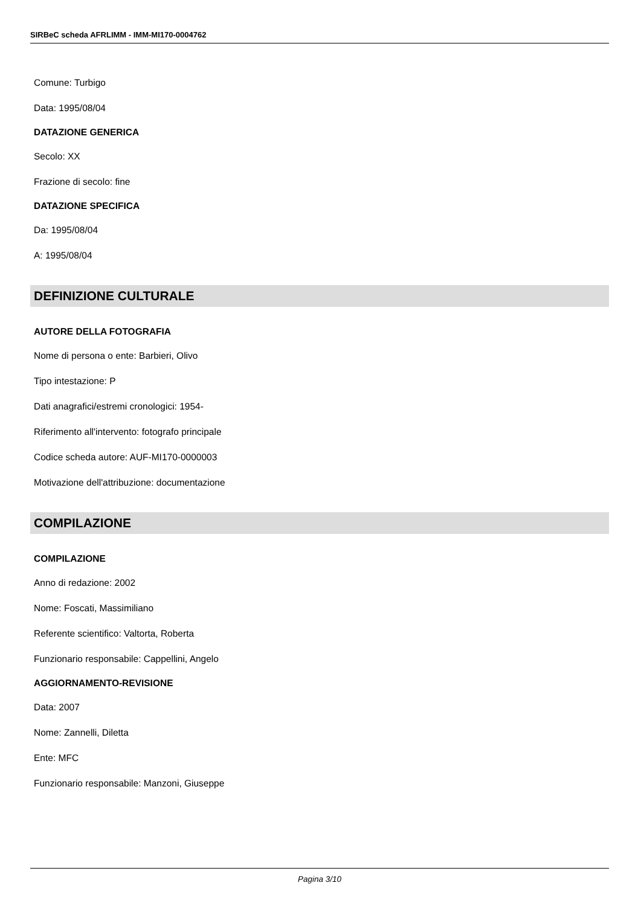SIRBeC scheda AFRLIMM - IMM-MI170-0004762
Comune: Turbigo
Data: 1995/08/04
DATAZIONE GENERICA
Secolo: XX
Frazione di secolo: fine
DATAZIONE SPECIFICA
Da: 1995/08/04
A: 1995/08/04
DEFINIZIONE CULTURALE
AUTORE DELLA FOTOGRAFIA
Nome di persona o ente: Barbieri, Olivo
Tipo intestazione: P
Dati anagrafici/estremi cronologici: 1954-
Riferimento all'intervento: fotografo principale
Codice scheda autore: AUF-MI170-0000003
Motivazione dell'attribuzione: documentazione
COMPILAZIONE
COMPILAZIONE
Anno di redazione: 2002
Nome: Foscati, Massimiliano
Referente scientifico: Valtorta, Roberta
Funzionario responsabile: Cappellini, Angelo
AGGIORNAMENTO-REVISIONE
Data: 2007
Nome: Zannelli, Diletta
Ente: MFC
Funzionario responsabile: Manzoni, Giuseppe
Pagina 3/10